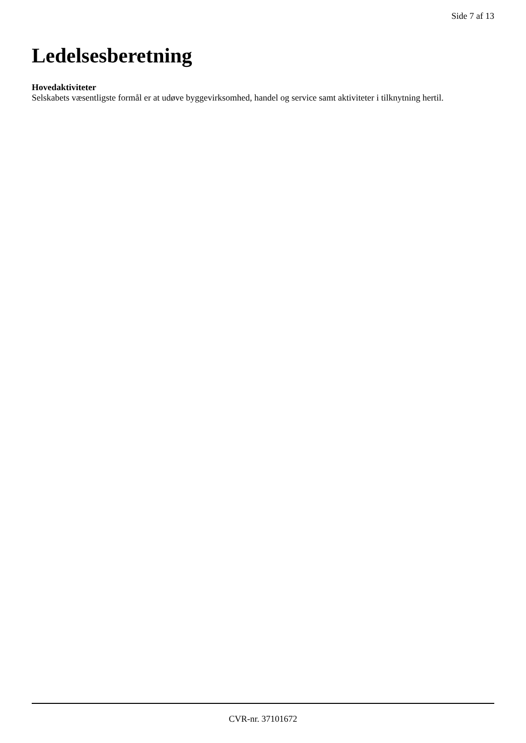Side 7 af 13
Ledelsesberetning
Hovedaktiviteter
Selskabets væsentligste formål er at udøve byggevirksomhed, handel og service samt aktiviteter i tilknytning hertil.
CVR-nr. 37101672